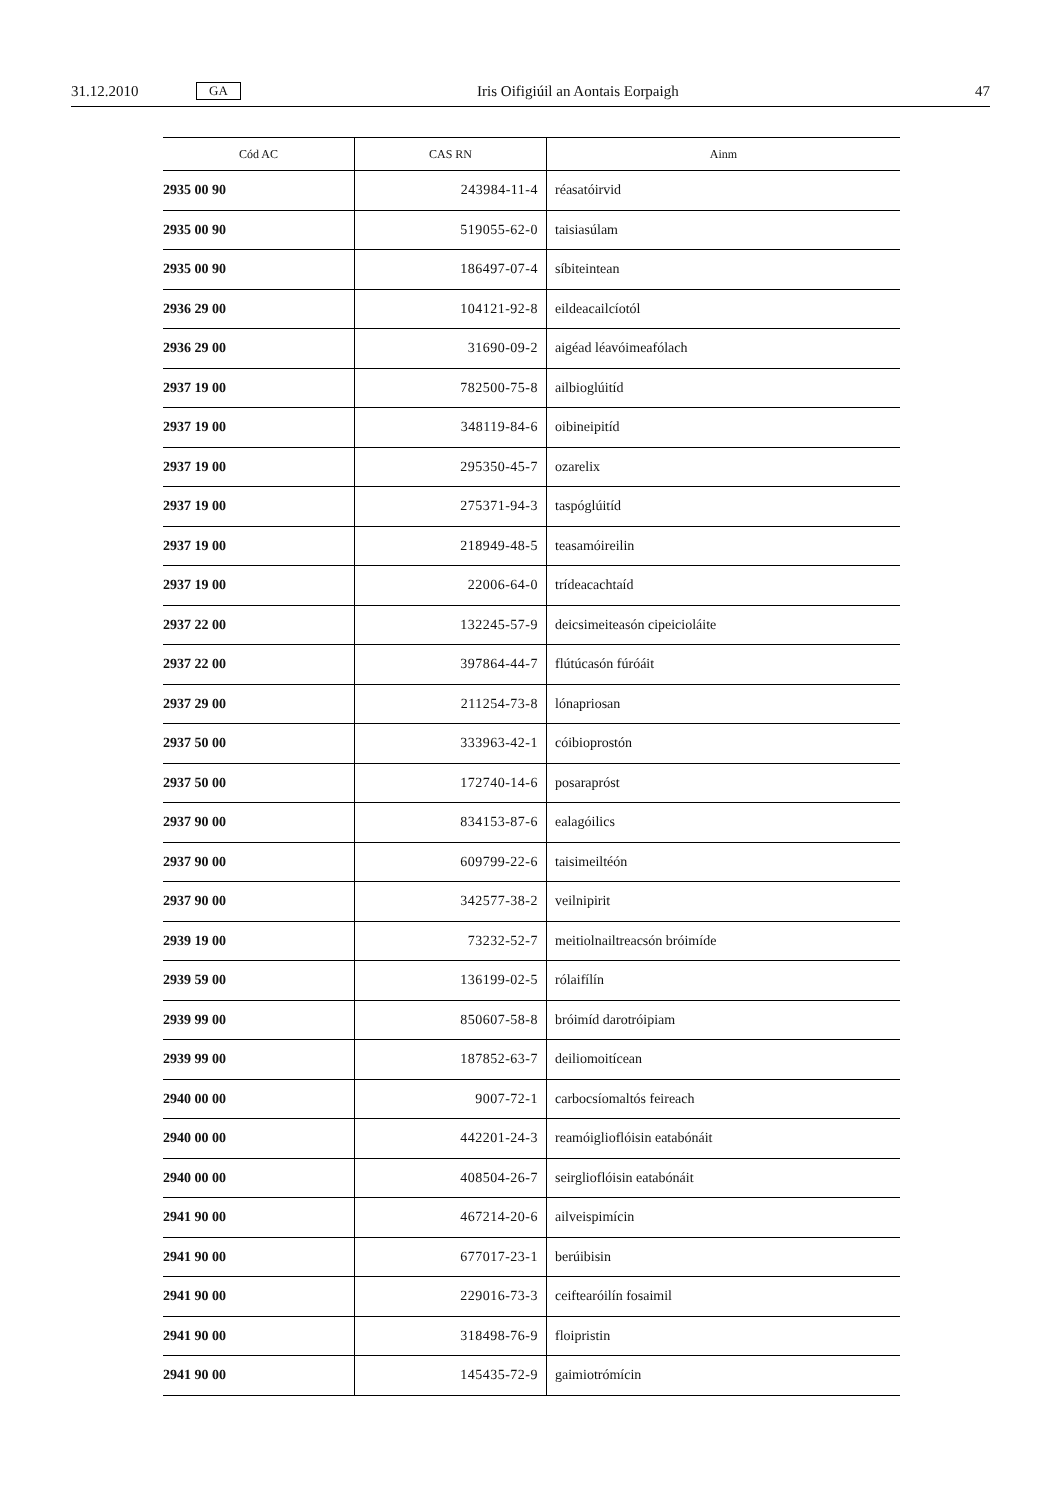31.12.2010 GA Iris Oifigiúil an Aontais Eorpaigh 47
| Cód AC | CAS RN | Ainm |
| --- | --- | --- |
| 2935 00 90 | 243984-11-4 | réasatóirvid |
| 2935 00 90 | 519055-62-0 | taisiasúlam |
| 2935 00 90 | 186497-07-4 | síbiteintean |
| 2936 29 00 | 104121-92-8 | eildeacailcíotól |
| 2936 29 00 | 31690-09-2 | aigéad léavóimeafólach |
| 2937 19 00 | 782500-75-8 | ailbioglúitíd |
| 2937 19 00 | 348119-84-6 | oibineipitíd |
| 2937 19 00 | 295350-45-7 | ozarelix |
| 2937 19 00 | 275371-94-3 | taspóglúitíd |
| 2937 19 00 | 218949-48-5 | teasamóireilin |
| 2937 19 00 | 22006-64-0 | trídeacachtaíd |
| 2937 22 00 | 132245-57-9 | deicsimeiteasón cipeicioláite |
| 2937 22 00 | 397864-44-7 | flútúcasón fúróáit |
| 2937 29 00 | 211254-73-8 | lónapriosan |
| 2937 50 00 | 333963-42-1 | cóibioprostón |
| 2937 50 00 | 172740-14-6 | posarapróst |
| 2937 90 00 | 834153-87-6 | ealagóilics |
| 2937 90 00 | 609799-22-6 | taisimeiltéón |
| 2937 90 00 | 342577-38-2 | veilnipirit |
| 2939 19 00 | 73232-52-7 | meitiolnailtreacsón bróimíde |
| 2939 59 00 | 136199-02-5 | rólaifílín |
| 2939 99 00 | 850607-58-8 | bróimíd darotróipiam |
| 2939 99 00 | 187852-63-7 | deiliomoitícean |
| 2940 00 00 | 9007-72-1 | carbocsíomaltós feireach |
| 2940 00 00 | 442201-24-3 | reamóiglioflóisin eatabónáit |
| 2940 00 00 | 408504-26-7 | seirglioflóisin eatabónáit |
| 2941 90 00 | 467214-20-6 | ailveispimícin |
| 2941 90 00 | 677017-23-1 | berúibisin |
| 2941 90 00 | 229016-73-3 | ceiftearóilín fosaimil |
| 2941 90 00 | 318498-76-9 | floipristin |
| 2941 90 00 | 145435-72-9 | gaimiotrómícin |